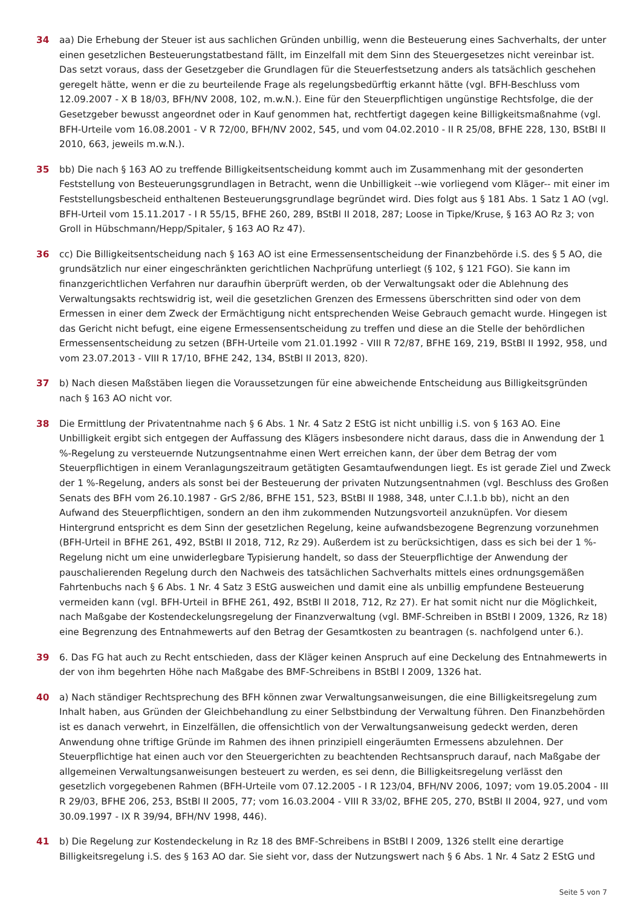34 aa) Die Erhebung der Steuer ist aus sachlichen Gründen unbillig, wenn die Besteuerung eines Sachverhalts, der unter einen gesetzlichen Besteuerungstatbestand fällt, im Einzelfall mit dem Sinn des Steuergesetzes nicht vereinbar ist. Das setzt voraus, dass der Gesetzgeber die Grundlagen für die Steuerfestsetzung anders als tatsächlich geschehen geregelt hätte, wenn er die zu beurteilende Frage als regelungsbedürftig erkannt hätte (vgl. BFH-Beschluss vom 12.09.2007 - X B 18/03, BFH/NV 2008, 102, m.w.N.). Eine für den Steuerpflichtigen ungünstige Rechtsfolge, die der Gesetzgeber bewusst angeordnet oder in Kauf genommen hat, rechtfertigt dagegen keine Billigkeitsmaßnahme (vgl. BFH-Urteile vom 16.08.2001 - V R 72/00, BFH/NV 2002, 545, und vom 04.02.2010 - II R 25/08, BFHE 228, 130, BStBl II 2010, 663, jeweils m.w.N.).
35 bb) Die nach § 163 AO zu treffende Billigkeitsentscheidung kommt auch im Zusammenhang mit der gesonderten Feststellung von Besteuerungsgrundlagen in Betracht, wenn die Unbilligkeit --wie vorliegend vom Kläger-- mit einer im Feststellungsbescheid enthaltenen Besteuerungsgrundlage begründet wird. Dies folgt aus § 181 Abs. 1 Satz 1 AO (vgl. BFH-Urteil vom 15.11.2017 - I R 55/15, BFHE 260, 289, BStBl II 2018, 287; Loose in Tipke/Kruse, § 163 AO Rz 3; von Groll in Hübschmann/Hepp/Spitaler, § 163 AO Rz 47).
36 cc) Die Billigkeitsentscheidung nach § 163 AO ist eine Ermessensentscheidung der Finanzbehörde i.S. des § 5 AO, die grundsätzlich nur einer eingeschränkten gerichtlichen Nachprüfung unterliegt (§ 102, § 121 FGO). Sie kann im finanzgerichtlichen Verfahren nur daraufhin überprüft werden, ob der Verwaltungsakt oder die Ablehnung des Verwaltungsakts rechtswidrig ist, weil die gesetzlichen Grenzen des Ermessens überschritten sind oder von dem Ermessen in einer dem Zweck der Ermächtigung nicht entsprechenden Weise Gebrauch gemacht wurde. Hingegen ist das Gericht nicht befugt, eine eigene Ermessensentscheidung zu treffen und diese an die Stelle der behördlichen Ermessensentscheidung zu setzen (BFH-Urteile vom 21.01.1992 - VIII R 72/87, BFHE 169, 219, BStBl II 1992, 958, und vom 23.07.2013 - VIII R 17/10, BFHE 242, 134, BStBl II 2013, 820).
37 b) Nach diesen Maßstäben liegen die Voraussetzungen für eine abweichende Entscheidung aus Billigkeitsgründen nach § 163 AO nicht vor.
38 Die Ermittlung der Privatentnahme nach § 6 Abs. 1 Nr. 4 Satz 2 EStG ist nicht unbillig i.S. von § 163 AO. Eine Unbilligkeit ergibt sich entgegen der Auffassung des Klägers insbesondere nicht daraus, dass die in Anwendung der 1 %-Regelung zu versteuernde Nutzungsentnahme einen Wert erreichen kann, der über dem Betrag der vom Steuerpflichtigen in einem Veranlagungszeitraum getätigten Gesamtaufwendungen liegt. Es ist gerade Ziel und Zweck der 1 %-Regelung, anders als sonst bei der Besteuerung der privaten Nutzungsentnahmen (vgl. Beschluss des Großen Senats des BFH vom 26.10.1987 - GrS 2/86, BFHE 151, 523, BStBl II 1988, 348, unter C.I.1.b bb), nicht an den Aufwand des Steuerpflichtigen, sondern an den ihm zukommenden Nutzungsvorteil anzuknüpfen. Vor diesem Hintergrund entspricht es dem Sinn der gesetzlichen Regelung, keine aufwandsbezogene Begrenzung vorzunehmen (BFH-Urteil in BFHE 261, 492, BStBl II 2018, 712, Rz 29). Außerdem ist zu berücksichtigen, dass es sich bei der 1 %-Regelung nicht um eine unwiderlegbare Typisierung handelt, so dass der Steuerpflichtige der Anwendung der pauschalierenden Regelung durch den Nachweis des tatsächlichen Sachverhalts mittels eines ordnungsgemäßen Fahrtenbuchs nach § 6 Abs. 1 Nr. 4 Satz 3 EStG ausweichen und damit eine als unbillig empfundene Besteuerung vermeiden kann (vgl. BFH-Urteil in BFHE 261, 492, BStBl II 2018, 712, Rz 27). Er hat somit nicht nur die Möglichkeit, nach Maßgabe der Kostendeckelungsregelung der Finanzverwaltung (vgl. BMF-Schreiben in BStBl I 2009, 1326, Rz 18) eine Begrenzung des Entnahmewerts auf den Betrag der Gesamtkosten zu beantragen (s. nachfolgend unter 6.).
39 6. Das FG hat auch zu Recht entschieden, dass der Kläger keinen Anspruch auf eine Deckelung des Entnahmewerts in der von ihm begehrten Höhe nach Maßgabe des BMF-Schreibens in BStBl I 2009, 1326 hat.
40 a) Nach ständiger Rechtsprechung des BFH können zwar Verwaltungsanweisungen, die eine Billigkeitsregelung zum Inhalt haben, aus Gründen der Gleichbehandlung zu einer Selbstbindung der Verwaltung führen. Den Finanzbehörden ist es danach verwehrt, in Einzelfällen, die offensichtlich von der Verwaltungsanweisung gedeckt werden, deren Anwendung ohne triftige Gründe im Rahmen des ihnen prinzipiell eingeräumten Ermessens abzulehnen. Der Steuerpflichtige hat einen auch vor den Steuergerichten zu beachtenden Rechtsanspruch darauf, nach Maßgabe der allgemeinen Verwaltungsanweisungen besteuert zu werden, es sei denn, die Billigkeitsregelung verlässt den gesetzlich vorgegebenen Rahmen (BFH-Urteile vom 07.12.2005 - I R 123/04, BFH/NV 2006, 1097; vom 19.05.2004 - III R 29/03, BFHE 206, 253, BStBl II 2005, 77; vom 16.03.2004 - VIII R 33/02, BFHE 205, 270, BStBl II 2004, 927, und vom 30.09.1997 - IX R 39/94, BFH/NV 1998, 446).
41 b) Die Regelung zur Kostendeckelung in Rz 18 des BMF-Schreibens in BStBl I 2009, 1326 stellt eine derartige Billigkeitsregelung i.S. des § 163 AO dar. Sie sieht vor, dass der Nutzungswert nach § 6 Abs. 1 Nr. 4 Satz 2 EStG und
Seite 5 von 7